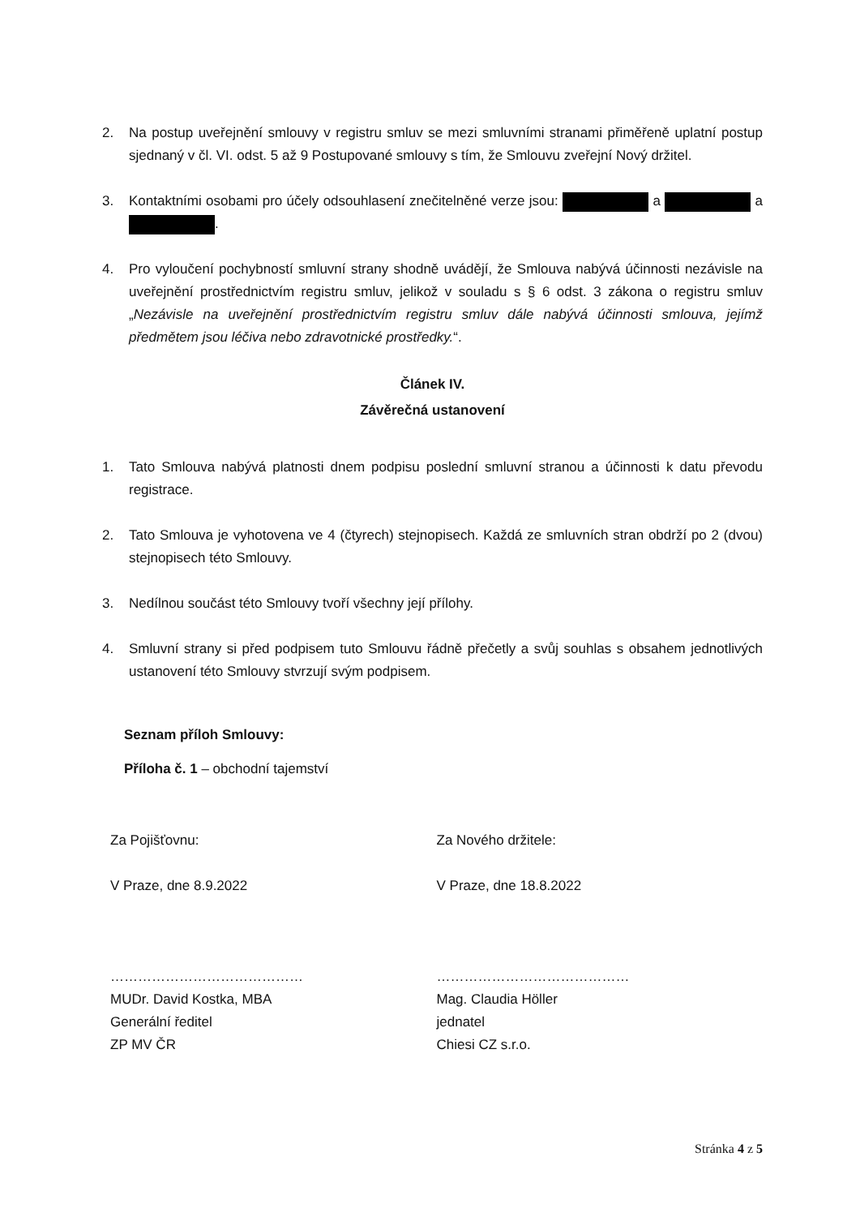2. Na postup uveřejnění smlouvy v registru smluv se mezi smluvními stranami přiměřeně uplatní postup sjednaný v čl. VI. odst. 5 až 9 Postupované smlouvy s tím, že Smlouvu zveřejní Nový držitel.
3. Kontaktními osobami pro účely odsouhlasení znečitelněné verze jsou: a a .
4. Pro vyloučení pochybností smluvní strany shodně uvádějí, že Smlouva nabývá účinnosti nezávisle na uveřejnění prostřednictvím registru smluv, jelikož v souladu s § 6 odst. 3 zákona o registru smluv „Nezávisle na uveřejnění prostřednictvím registru smluv dále nabývá účinnosti smlouva, jejímž předmětem jsou léčiva nebo zdravotnické prostředky.“.
Článek IV.
Závěrečná ustanovení
1. Tato Smlouva nabývá platnosti dnem podpisu poslední smluvní stranou a účinnosti k datu převodu registrace.
2. Tato Smlouva je vyhotovena ve 4 (čtyrech) stejnopisech. Každá ze smluvních stran obdrží po 2 (dvou) stejnopisech této Smlouvy.
3. Nedílnou součást této Smlouvy tvoří všechny její přílohy.
4. Smluvní strany si před podpisem tuto Smlouvu řádně přečetly a svůj souhlas s obsahem jednotlivých ustanovení této Smlouvy stvrzují svým podpisem.
Seznam příloh Smlouvy:
Příloha č. 1 – obchodní tajemství
Za Pojišťovnu:
V Praze, dne 8.9.2022
……………………………………
MUDr. David Kostka, MBA
Generální ředitel
ZP MV ČR
Za Nového držitele:
V Praze, dne 18.8.2022
……………………………………
Mag. Claudia Höller
jednatel
Chiesi CZ s.r.o.
Stránka 4 z 5